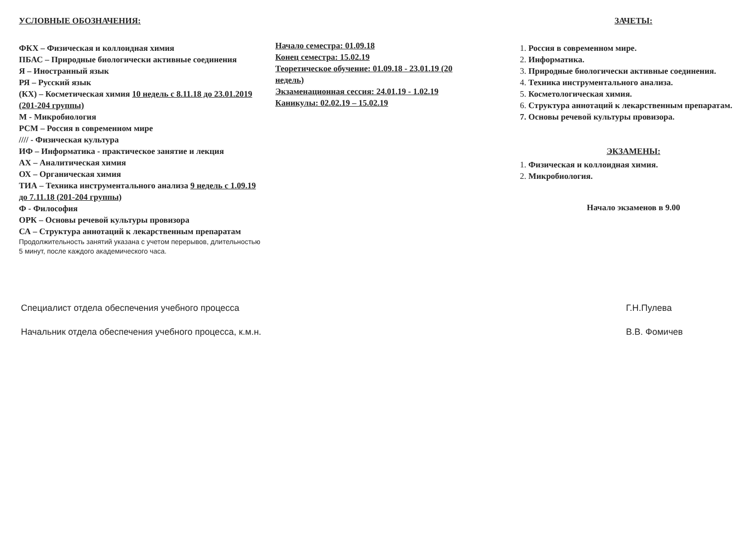УСЛОВНЫЕ ОБОЗНАЧЕНИЯ:
ФКХ – Физическая и коллоидная химия
ПБАС – Природные биологически активные соединения
Я – Иностранный язык
РЯ – Русский язык
(КХ) – Косметическая химия 10 недель с 8.11.18 до 23.01.2019 (201-204 группы)
М - Микробиология
РСМ – Россия в современном мире
//// - Физическая культура
ИФ – Информатика - практическое занятие и лекция
АХ – Аналитическая химия
ОХ – Органическая химия
ТИА – Техника инструментального анализа 9 недель с 1.09.19 до 7.11.18 (201-204 группы)
Ф - Философия
ОРК – Основы речевой культуры провизора
СА – Структура аннотаций к лекарственным препаратам
Продолжительность занятий указана с учетом перерывов, длительностью 5 минут, после каждого академического часа.
Начало семестра: 01.09.18
Конец семестра: 15.02.19
Теоретическое обучение: 01.09.18 - 23.01.19 (20 недель)
Экзаменационная сессия: 24.01.19 - 1.02.19
Каникулы: 02.02.19 – 15.02.19
ЗАЧЕТЫ:
1. Россия в современном мире.
2. Информатика.
3. Природные биологически активные соединения.
4. Техника инструментального анализа.
5. Косметологическая химия.
6. Структура аннотаций к лекарственным препаратам.
7. Основы речевой культуры провизора.
ЭКЗАМЕНЫ:
1. Физическая и коллоидная химия.
2. Микробиология.
Начало экзаменов в 9.00
Специалист отдела обеспечения учебного процесса
Начальник отдела обеспечения учебного процесса, к.м.н.
Г.Н.Пулева
В.В. Фомичев